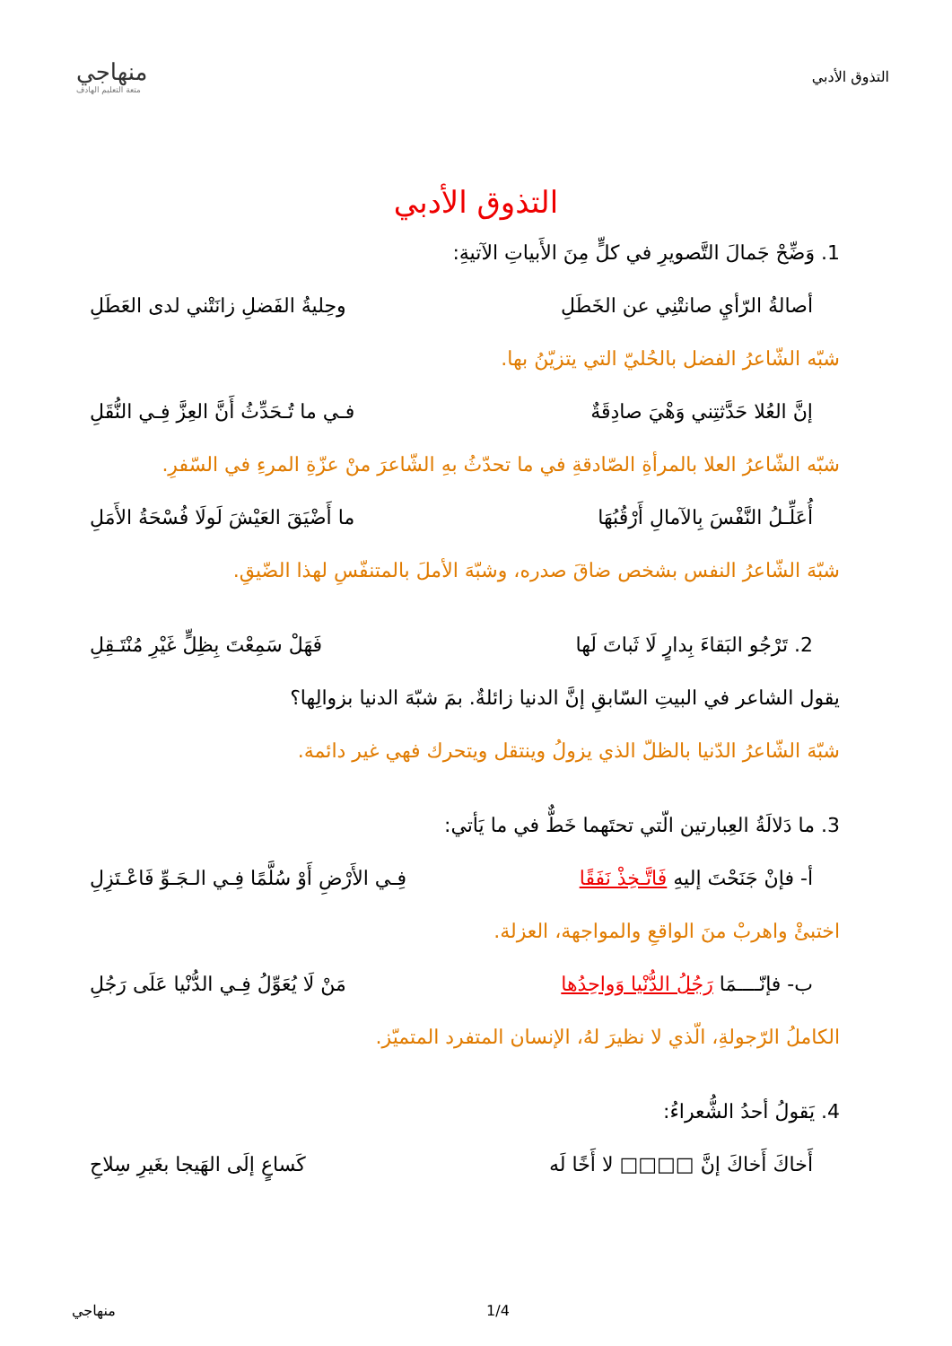التذوق الأدبي
منهاجي
متعة التعليم الهادف
التذوق الأدبي
1. وَضِّحْ جَمالَ التَّصويرِ في كلٍّ مِنَ الأَبياتِ الآتيةِ:
أصالةُ الرّأيِ صانتْنِي عن الخَطَلِ وحِليةُ الفَضلِ زانَتْني لدى العَطَلِ
شبّه الشّاعرُ الفضل بالحُليّ التي يتزيّنُ بها.
إنَّ العُلا حَدَّثتِني وَهْيَ صادِقَةٌ فـي ما تُـحَدِّثُ أَنَّ العِزَّ فِـي النُّقَلِ
شبّه الشّاعرُ العلا بالمرأةِ الصّادقةِ في ما تحدّثُ بهِ الشّاعرَ منْ عزّةِ المرءِ في السّفرِ.
أُعَلِّـلُ النَّفْسَ بِالآمالِ أَرْقُبُهَا ما أَضْيَقَ العَيْشَ لَولَا فُسْحَةُ الأَمَلِ
شبّهَ الشّاعرُ النفس بشخص ضاقَ صدره، وشبّهَ الأملَ بالمتنفّسِ لهذا الضّيقِ.
2. تَرْجُو البَقاءَ بِدارٍ لَا ثَباتَ لَها فَهَلْ سَمِعْتَ بِظِلٍّ غَيْرِ مُنْتَـقِلِ
يقول الشاعر في البيتِ السّابقِ إنَّ الدنيا زائلةٌ. بمَ شبّهَ الدنيا بزوالِها؟
شبّهَ الشّاعرُ الدّنيا بالظلّ الذي يزولُ وينتقل ويتحرك فهي غير دائمة.
3. ما دَلالَةُ العِبارتين الّتي تحتَهما خَطٌّ في ما يَأتي:
أ- فإنْ جَنَحْتَ إليهِ فَاتَّـخِذْ نَفَقًا فِـي الأَرْضِ أَوْ سُلَّمًا فِـي الـجَـوِّ فَاعْـتَزِلِ
اختبئْ واهربْ منَ الواقعِ والمواجهة، العزلة.
ب- فإنّــــمَا رَجُلُ الدُّنْيا وَواحِدُها مَنْ لَا يُعَوِّلُ فِـي الدُّنْيا عَلَى رَجُلِ
الكاملُ الرّجولةِ، الّذي لا نظيرَ لهُ، الإنسان المتفرد المتميّز.
4. يَقولُ أحدُ الشُّعراءُ:
أَخاكَ أَخاكَ إنَّ □□□□ لا أَخًا لَه كَساعٍ إلَى الهَيجا بغَيرِ سِلاحِ
منهاجي 1/4